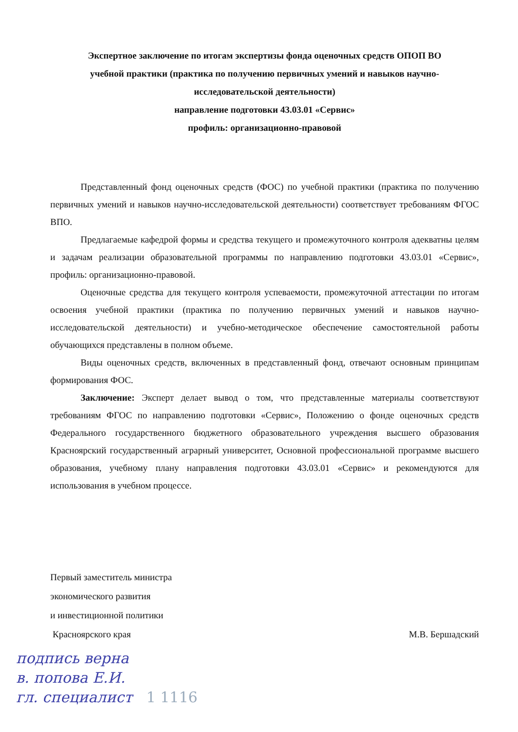Экспертное заключение по итогам экспертизы фонда оценочных средств ОПОП ВО
учебной практики (практика по получению первичных умений и навыков научно-
исследовательской деятельности)
направление подготовки 43.03.01 «Сервис»
профиль: организационно-правовой
Представленный фонд оценочных средств (ФОС) по учебной практики (практика по получению первичных умений и навыков научно-исследовательской деятельности) соответствует требованиям ФГОС ВПО.
Предлагаемые кафедрой формы и средства текущего и промежуточного контроля адекватны целям и задачам реализации образовательной программы по направлению подготовки 43.03.01 «Сервис», профиль: организационно-правовой.
Оценочные средства для текущего контроля успеваемости, промежуточной аттестации по итогам освоения учебной практики (практика по получению первичных умений и навыков научно-исследовательской деятельности) и учебно-методическое обеспечение самостоятельной работы обучающихся представлены в полном объеме.
Виды оценочных средств, включенных в представленный фонд, отвечают основным принципам формирования ФОС.
Заключение: Эксперт делает вывод о том, что представленные материалы соответствуют требованиям ФГОС по направлению подготовки «Сервис», Положению о фонде оценочных средств Федерального государственного бюджетного образовательного учреждения высшего образования Красноярский государственный аграрный университет, Основной профессиональной программе высшего образования, учебному плану направления подготовки 43.03.01 «Сервис» и рекомендуются для использования в учебном процессе.
Первый заместитель министра
экономического развития
и инвестиционной политики
Красноярского края М.В. Бершадский
подпись верна
в. попова Е.И.
гл. специалист 1 1116